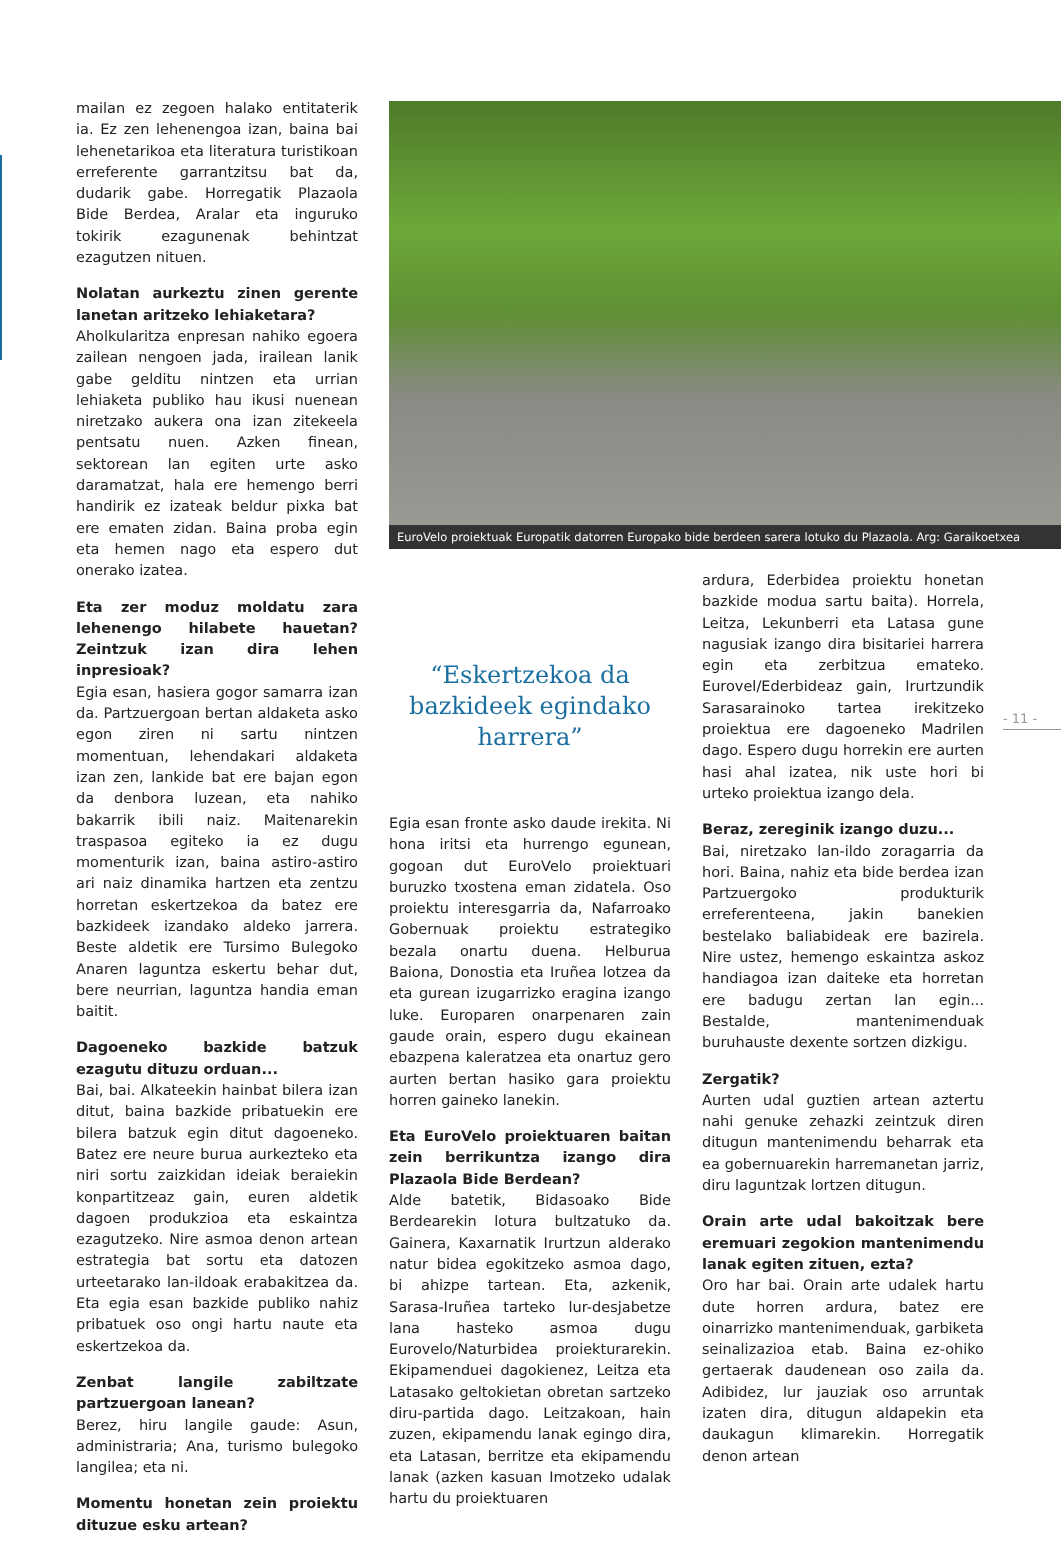mailan ez zegoen halako entitaterik ia. Ez zen lehenengoa izan, baina bai lehenetarikoa eta literatura turistikoan erreferente garrantzitsu bat da, dudarik gabe. Horregatik Plazaola Bide Berdea, Aralar eta inguruko tokirik ezagunenak behintzat ezagutzen nituen.
Nolatan aurkeztu zinen gerente lanetan aritzeko lehiaketara?
Aholkularitza enpresan nahiko egoera zailean nengoen jada, irailean lanik gabe gelditu nintzen eta urrian lehiaketa publiko hau ikusi nuenean niretzako aukera ona izan zitekeela pentsatu nuen. Azken finean, sektorean lan egiten urte asko daramatzat, hala ere hemengo berri handirik ez izateak beldur pixka bat ere ematen zidan. Baina proba egin eta hemen nago eta espero dut onerako izatea.
Eta zer moduz moldatu zara lehenengo hilabete hauetan? Zeintzuk izan dira lehen inpresioak?
Egia esan, hasiera gogor samarra izan da. Partzuergoan bertan aldaketa asko egon ziren ni sartu nintzen momentuan, lehendakari aldaketa izan zen, lankide bat ere bajan egon da denbora luzean, eta nahiko bakarrik ibili naiz. Maitenarekin traspasoa egiteko ia ez dugu momenturik izan, baina astiro-astiro ari naiz dinamika hartzen eta zentzu horretan eskertzekoa da batez ere bazkideek izandako aldeko jarrera. Beste aldetik ere Tursimo Bulegoko Anaren laguntza eskertu behar dut, bere neurrian, laguntza handia eman baitit.
Dagoeneko bazkide batzuk ezagutu dituzu orduan...
Bai, bai. Alkateekin hainbat bilera izan ditut, baina bazkide pribatuekin ere bilera batzuk egin ditut dagoeneko. Batez ere neure burua aurkezteko eta niri sortu zaizkidan ideiak beraiekin konpartitzeaz gain, euren aldetik dagoen produkzioa eta eskaintza ezagutzeko. Nire asmoa denon artean estrategia bat sortu eta datozen urteetarako lan-ildoak erabakitzea da. Eta egia esan bazkide publiko nahiz pribatuek oso ongi hartu naute eta eskertzekoa da.
Zenbat langile zabiltzate partzuergoan lanean?
Berez, hiru langile gaude: Asun, administraria; Ana, turismo bulegoko langilea; eta ni.
Momentu honetan zein proiektu dituzue esku artean?
EuroVelo proiektuak Europatik datorren Europako bide berdeen sarera lotuko du Plazaola. Arg: Garaikoetxea
“Eskertzekoa da bazkideek egindako harrera”
Egia esan fronte asko daude irekita. Ni hona iritsi eta hurrengo egunean, gogoan dut EuroVelo proiektuari buruzko txostena eman zidatela. Oso proiektu interesgarria da, Nafarroako Gobernuak proiektu estrategiko bezala onartu duena. Helburua Baiona, Donostia eta Iruñea lotzea da eta gurean izugarrizko eragina izango luke. Europaren onarpenaren zain gaude orain, espero dugu ekainean ebazpena kaleratzea eta onartuz gero aurten bertan hasiko gara proiektu horren gaineko lanekin.
Eta EuroVelo proiektuaren baitan zein berrikuntza izango dira Plazaola Bide Berdean?
Alde batetik, Bidasoako Bide Berdearekin lotura bultzatuko da. Gainera, Kaxarnatik Irurtzun alderako natur bidea egokitzeko asmoa dago, bi ahizpe tartean. Eta, azkenik, Sarasa-Iruñea tarteko lur-desjabetze lana hasteko asmoa dugu Eurovelo/Naturbidea proiekturarekin. Ekipamenduei dagokienez, Leitza eta Latasako geltokietan obretan sartzeko diru-partida dago. Leitzakoan, hain zuzen, ekipamendu lanak egingo dira, eta Latasan, berritze eta ekipamendu lanak (azken kasuan Imotzeko udalak hartu du proiektuaren
ardura, Ederbidea proiektu honetan bazkide modua sartu baita). Horrela, Leitza, Lekunberri eta Latasa gune nagusiak izango dira bisitariei harrera egin eta zerbitzua emateko. Eurovel/Ederbideaz gain, Irurtzundik Sarasarainoko tartea irekitzeko proiektua ere dagoeneko Madrilen dago. Espero dugu horrekin ere aurten hasi ahal izatea, nik uste hori bi urteko proiektua izango dela.
Beraz, zereginik izango duzu...
Bai, niretzako lan-ildo zoragarria da hori. Baina, nahiz eta bide berdea izan Partzuergoko produkturik erreferenteena, jakin banekien bestelako baliabideak ere bazirela. Nire ustez, hemengo eskaintza askoz handiagoa izan daiteke eta horretan ere badugu zertan lan egin... Bestalde, mantenimenduak buruhauste dexente sortzen dizkigu.
Zergatik?
Aurten udal guztien artean aztertu nahi genuke zehazki zeintzuk diren ditugun mantenimendu beharrak eta ea gobernuarekin harremanetan jarriz, diru laguntzak lortzen ditugun.
Orain arte udal bakoitzak bere eremuari zegokion mantenimendu lanak egiten zituen, ezta?
Oro har bai. Orain arte udalek hartu dute horren ardura, batez ere oinarrizko mantenimenduak, garbiketa seinalizazioa etab. Baina ez-ohiko gertaerak daudenean oso zaila da. Adibidez, lur jauziak oso arruntak izaten dira, ditugun aldapekin eta daukagun klimarekin. Horregatik denon artean
- 11 -